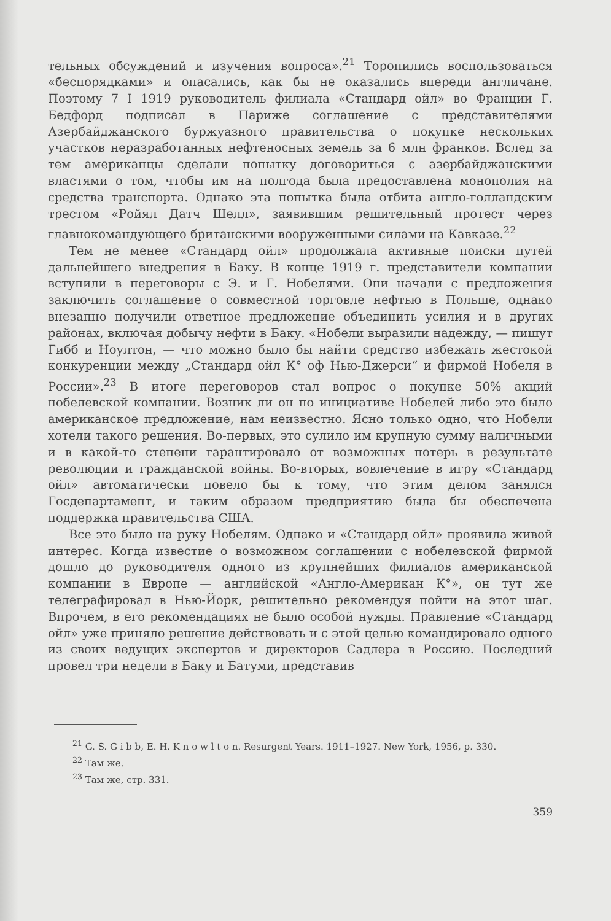тельных обсуждений и изучения вопроса».<sup>21</sup> Торопились воспользоваться «беспорядками» и опасались, как бы не оказались впереди англичане. Поэтому 7 I 1919 руководитель филиала «Стандард ойл» во Франции Г. Бедфорд подписал в Париже соглашение с представителями Азербайджанского буржуазного правительства о покупке нескольких участков неразработанных нефтеносных земель за 6 млн франков. Вслед за тем американцы сделали попытку договориться с азербайджанскими властями о том, чтобы им на полгода была предоставлена монополия на средства транспорта. Однако эта попытка была отбита англо-голландским трестом «Ройял Датч Шелл», заявившим решительный протест через главнокомандующего британскими вооруженными силами на Кавказе.<sup>22</sup>
Тем не менее «Стандард ойл» продолжала активные поиски путей дальнейшего внедрения в Баку. В конце 1919 г. представители компании вступили в переговоры с Э. и Г. Нобелями. Они начали с предложения заключить соглашение о совместной торговле нефтью в Польше, однако внезапно получили ответное предложение объединить усилия и в других районах, включая добычу нефти в Баку. «Нобели выразили надежду, — пишут Гибб и Ноултон, — что можно было бы найти средство избежать жестокой конкуренции между „Стандард ойл К° оф Нью-Джерси“ и фирмой Нобеля в России».<sup>23</sup> В итоге переговоров стал вопрос о покупке 50% акций нобелевской компании. Возник ли он по инициативе Нобелей либо это было американское предложение, нам неизвестно. Ясно только одно, что Нобели хотели такого решения. Во-первых, это сулило им крупную сумму наличными и в какой-то степени гарантировало от возможных потерь в результате революции и гражданской войны. Во-вторых, вовлечение в игру «Стандард ойл» автоматически повело бы к тому, что этим делом занялся Госдепартамент, и таким образом предприятию была бы обеспечена поддержка правительства США.
Все это было на руку Нобелям. Однако и «Стандард ойл» проявила живой интерес. Когда известие о возможном соглашении с нобелевской фирмой дошло до руководителя одного из крупнейших филиалов американской компании в Европе — английской «Англо-Американ К°», он тут же телеграфировал в Нью-Йорк, решительно рекомендуя пойти на этот шаг. Впрочем, в его рекомендациях не было особой нужды. Правление «Стандард ойл» уже приняло решение действовать и с этой целью командировало одного из своих ведущих экспертов и директоров Садлера в Россию. Последний провел три недели в Баку и Батуми, представив
<sup>21</sup> G. S. G i b b, E. H. K n o w l t o n. Resurgent Years. 1911–1927. New York, 1956, p. 330.
<sup>22</sup> Там же.
<sup>23</sup> Там же, стр. 331.
359